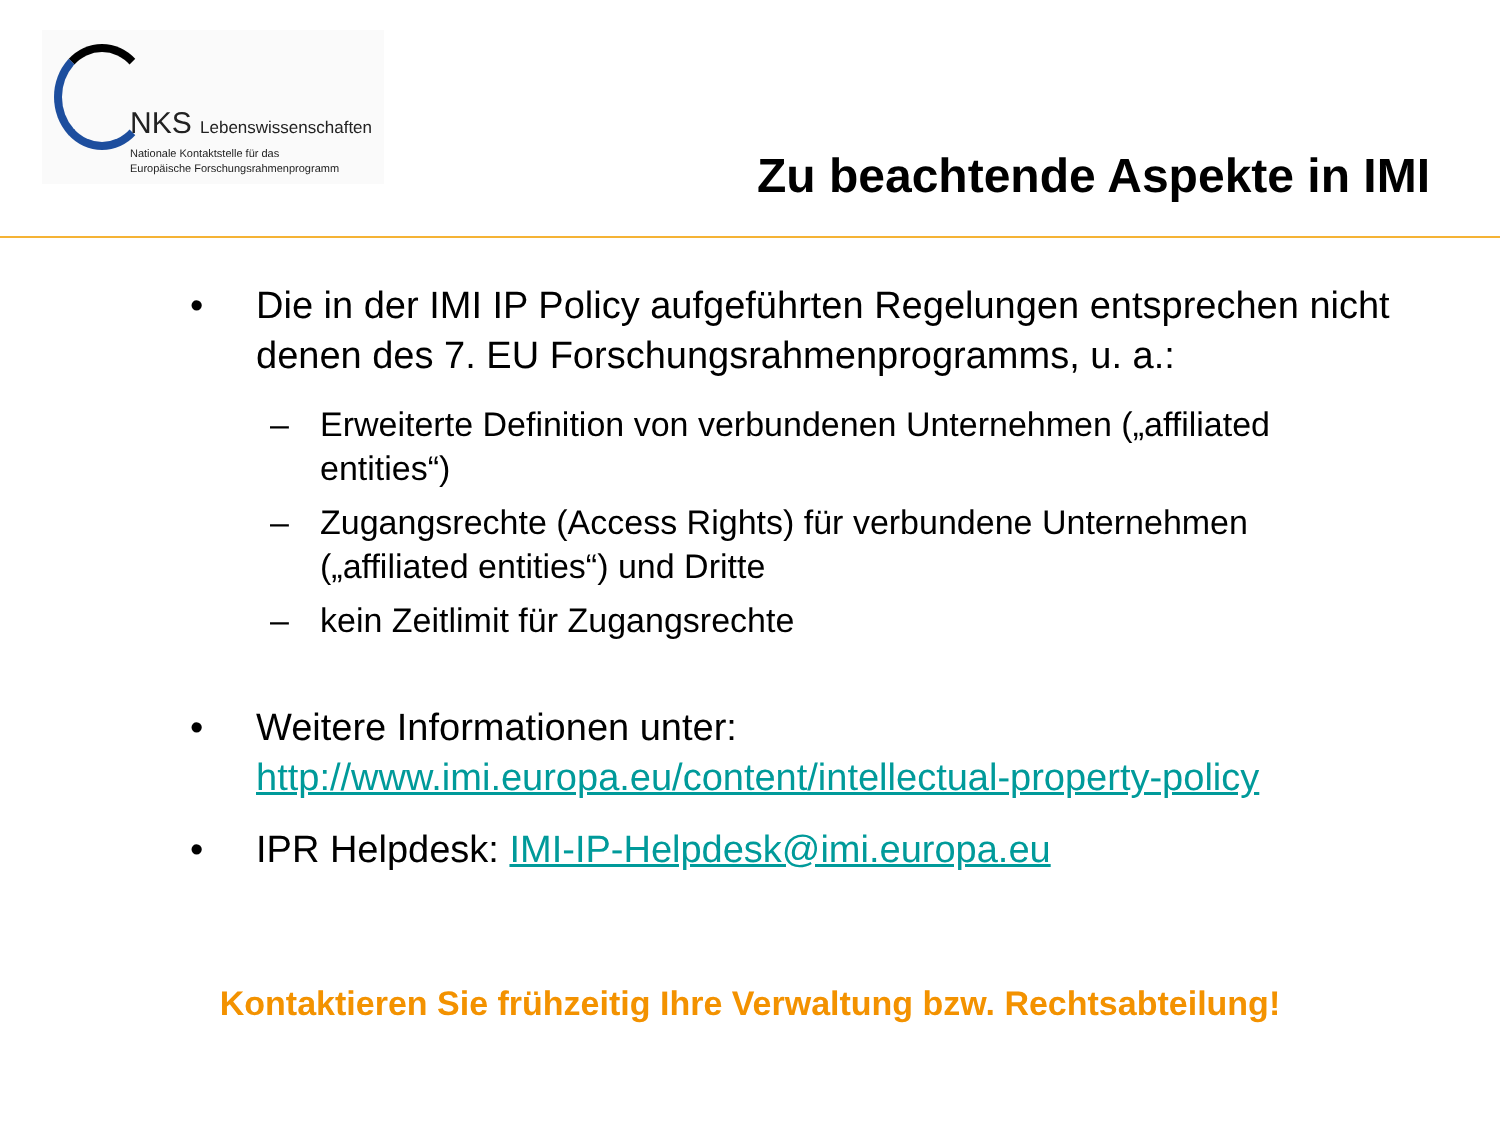NKS Lebenswissenschaften
Nationale Kontaktstelle für das
Europäische Forschungsrahmenprogramm
Zu beachtende Aspekte in IMI
• Die in der IMI IP Policy aufgeführten Regelungen entsprechen nicht denen des 7. EU Forschungsrahmenprogramms, u. a.:
– Erweiterte Definition von verbundenen Unternehmen („affiliated entities“)
– Zugangsrechte (Access Rights) für verbundene Unternehmen („affiliated entities“) und Dritte
– kein Zeitlimit für Zugangsrechte
• Weitere Informationen unter:
http://www.imi.europa.eu/content/intellectual-property-policy
• IPR Helpdesk: IMI-IP-Helpdesk@imi.europa.eu
Kontaktieren Sie frühzeitig Ihre Verwaltung bzw. Rechtsabteilung!